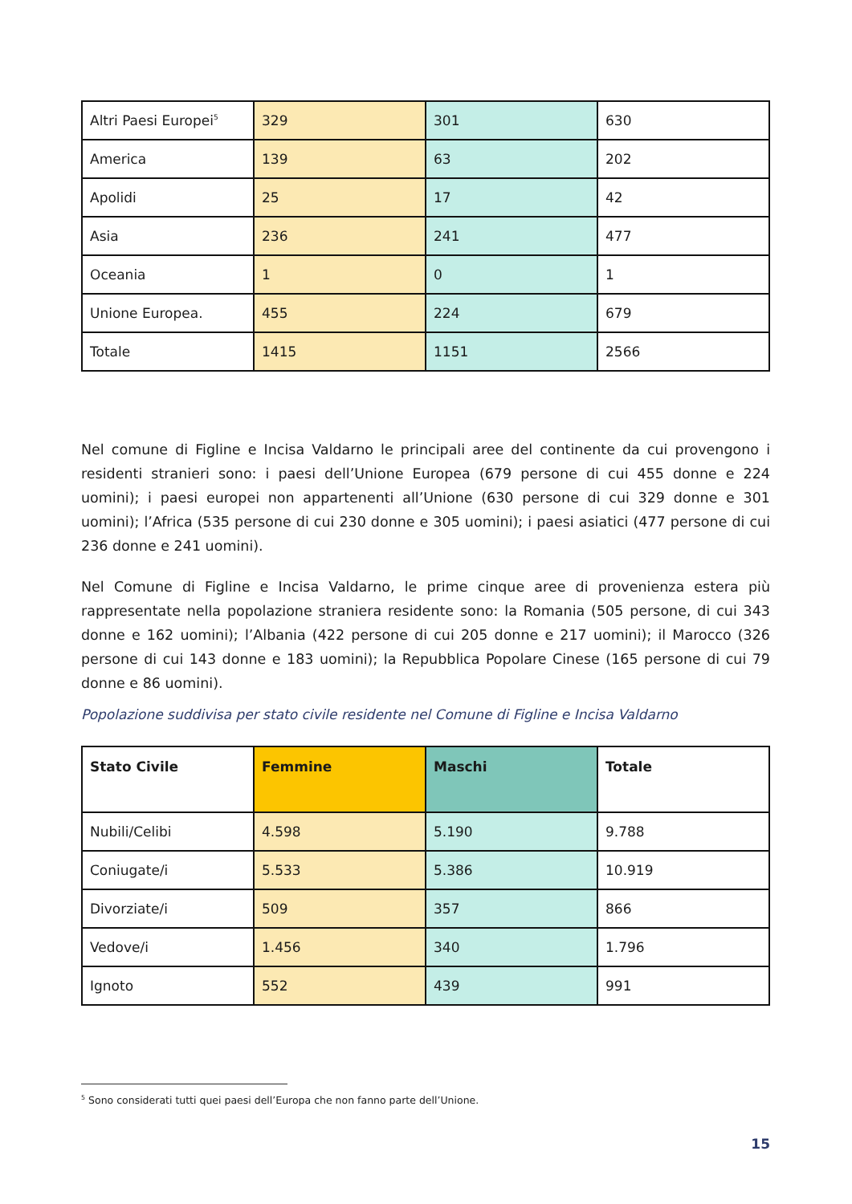| Altri Paesi Europei<sup>5</sup> | 329 | 301 | 630 |
| America | 139 | 63 | 202 |
| Apolidi | 25 | 17 | 42 |
| Asia | 236 | 241 | 477 |
| Oceania | 1 | 0 | 1 |
| Unione Europea. | 455 | 224 | 679 |
| Totale | 1415 | 1151 | 2566 |
Nel comune di Figline e Incisa Valdarno le principali aree del continente da cui provengono i residenti stranieri sono: i paesi dell’Unione Europea (679 persone di cui 455 donne e 224 uomini); i paesi europei non appartenenti all’Unione (630 persone di cui 329 donne e 301 uomini); l’Africa (535 persone di cui 230 donne e 305 uomini); i paesi asiatici (477 persone di cui 236 donne e 241 uomini).
Nel Comune di Figline e Incisa Valdarno, le prime cinque aree di provenienza estera più rappresentate nella popolazione straniera residente sono: la Romania (505 persone, di cui 343 donne e 162 uomini); l’Albania (422 persone di cui 205 donne e 217 uomini); il Marocco (326 persone di cui 143 donne e 183 uomini); la Repubblica Popolare Cinese (165 persone di cui 79 donne e 86 uomini).
Popolazione suddivisa per stato civile residente nel Comune di Figline e Incisa Valdarno
| Stato Civile | Femmine | Maschi | Totale |
| --- | --- | --- | --- |
| Nubili/Celibi | 4.598 | 5.190 | 9.788 |
| Coniugate/i | 5.533 | 5.386 | 10.919 |
| Divorziate/i | 509 | 357 | 866 |
| Vedove/i | 1.456 | 340 | 1.796 |
| Ignoto | 552 | 439 | 991 |
<sup>5</sup> Sono considerati tutti quei paesi dell’Europa che non fanno parte dell’Unione.
15